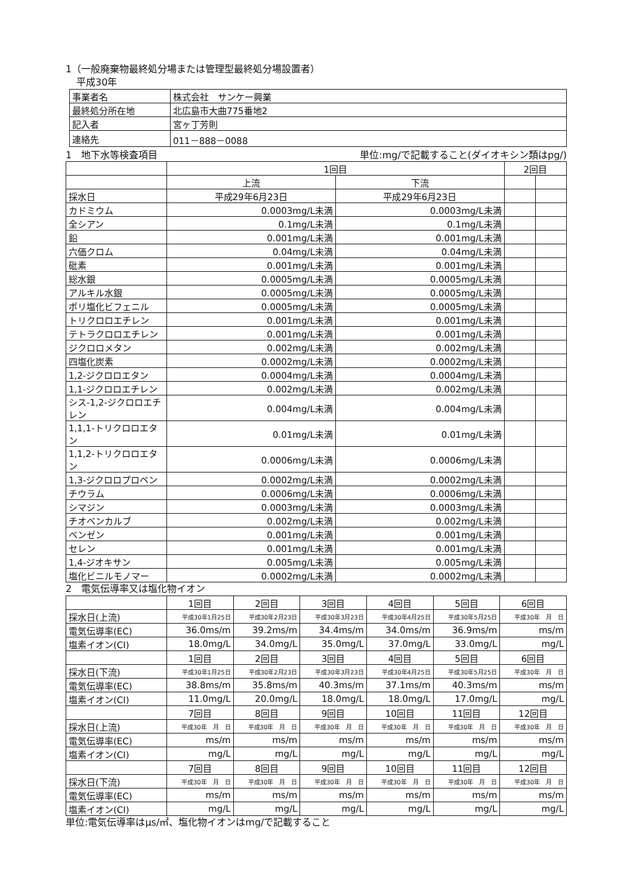1（一般廃棄物最終処分場または管理型最終処分場設置者）
平成30年
| 事業者名 | 株式会社 サンケー興業 |
| 最終処分所在地 | 北広島市大曲775番地2 |
| 記入者 | 宮ヶ丁芳則 |
| 連絡先 | 011－888－0088 |
1　地下水等検査項目 単位:mg/で記載すること(ダイオキシン類はpg/)
| | 1回目 | | 2回目 | |
| | 上流 | 下流 | | |
| 採水日 | 平成29年6月23日 | 平成29年6月23日 | | |
| カドミウム | 0.0003mg/L未満 | 0.0003mg/L未満 | | |
| 全シアン | 0.1mg/L未満 | 0.1mg/L未満 | | |
| 鉛 | 0.001mg/L未満 | 0.001mg/L未満 | | |
| 六価クロム | 0.04mg/L未満 | 0.04mg/L未満 | | |
| 砒素 | 0.001mg/L未満 | 0.001mg/L未満 | | |
| 総水銀 | 0.0005mg/L未満 | 0.0005mg/L未満 | | |
| アルキル水銀 | 0.0005mg/L未満 | 0.0005mg/L未満 | | |
| ポリ塩化ビフェニル | 0.0005mg/L未満 | 0.0005mg/L未満 | | |
| トリクロロエチレン | 0.001mg/L未満 | 0.001mg/L未満 | | |
| テトラクロロエチレン | 0.001mg/L未満 | 0.001mg/L未満 | | |
| ジクロロメタン | 0.002mg/L未満 | 0.002mg/L未満 | | |
| 四塩化炭素 | 0.0002mg/L未満 | 0.0002mg/L未満 | | |
| 1,2-ジクロロエタン | 0.0004mg/L未満 | 0.0004mg/L未満 | | |
| 1,1-ジクロロエチレン | 0.002mg/L未満 | 0.002mg/L未満 | | |
| シス-1,2-ジクロロエチレン | 0.004mg/L未満 | 0.004mg/L未満 | | |
| 1,1,1-トリクロロエタン | 0.01mg/L未満 | 0.01mg/L未満 | | |
| 1,1,2-トリクロロエタン | 0.0006mg/L未満 | 0.0006mg/L未満 | | |
| 1,3-ジクロロプロペン | 0.0002mg/L未満 | 0.0002mg/L未満 | | |
| チウラム | 0.0006mg/L未満 | 0.0006mg/L未満 | | |
| シマジン | 0.0003mg/L未満 | 0.0003mg/L未満 | | |
| チオベンカルブ | 0.002mg/L未満 | 0.002mg/L未満 | | |
| ベンゼン | 0.001mg/L未満 | 0.001mg/L未満 | | |
| セレン | 0.001mg/L未満 | 0.001mg/L未満 | | |
| 1,4-ジオキサン | 0.005mg/L未満 | 0.005mg/L未満 | | |
| 塩化ビニルモノマー | 0.0002mg/L未満 | 0.0002mg/L未満 | | |
2　電気伝導率又は塩化物イオン
| | 1回目 | 2回目 | 3回目 | 4回目 | 5回目 | 6回目 |
| 採水日(上流) | 平成30年1月25日 | 平成30年2月23日 | 平成30年3月23日 | 平成30年4月25日 | 平成30年5月25日 | 平成30年 月 日 |
| 電気伝導率(EC) | 36.0ms/m | 39.2ms/m | 34.4ms/m | 34.0ms/m | 36.9ms/m | ms/m |
| 塩素イオン(CI) | 18.0mg/L | 34.0mg/L | 35.0mg/L | 37.0mg/L | 33.0mg/L | mg/L |
| | 1回目 | 2回目 | 3回目 | 4回目 | 5回目 | 6回目 |
| 採水日(下流) | 平成30年1月25日 | 平成30年2月23日 | 平成30年3月23日 | 平成30年4月25日 | 平成30年5月25日 | 平成30年 月 日 |
| 電気伝導率(EC) | 38.8ms/m | 35.8ms/m | 40.3ms/m | 37.1ms/m | 40.3ms/m | ms/m |
| 塩素イオン(CI) | 11.0mg/L | 20.0mg/L | 18.0mg/L | 18.0mg/L | 17.0mg/L | mg/L |
| | 7回目 | 8回目 | 9回目 | 10回目 | 11回目 | 12回目 |
| 採水日(上流) | 平成30年 月 日 | 平成30年 月 日 | 平成30年 月 日 | 平成30年 月 日 | 平成30年 月 日 | 平成30年 月 日 |
| 電気伝導率(EC) | ms/m | ms/m | ms/m | ms/m | ms/m | ms/m |
| 塩素イオン(CI) | mg/L | mg/L | mg/L | mg/L | mg/L | mg/L |
| | 7回目 | 8回目 | 9回目 | 10回目 | 11回目 | 12回目 |
| 採水日(下流) | 平成30年 月 日 | 平成30年 月 日 | 平成30年 月 日 | 平成30年 月 日 | 平成30年 月 日 | 平成30年 月 日 |
| 電気伝導率(EC) | ms/m | ms/m | ms/m | ms/m | ms/m | ms/m |
| 塩素イオン(CI) | mg/L | mg/L | mg/L | mg/L | mg/L | mg/L |
単位:電気伝導率はμs/㎡、塩化物イオンはmg/で記載すること